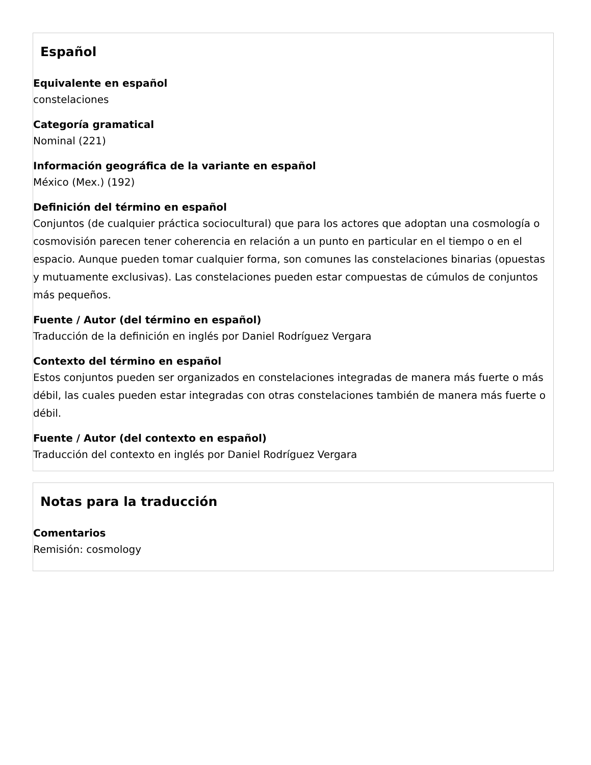Español
Equivalente en español
constelaciones
Categoría gramatical
Nominal (221)
Información geográfica de la variante en español
México (Mex.) (192)
Definición del término en español
Conjuntos (de cualquier práctica sociocultural) que para los actores que adoptan una cosmología o cosmovisión parecen tener coherencia en relación a un punto en particular en el tiempo o en el espacio. Aunque pueden tomar cualquier forma, son comunes las constelaciones binarias (opuestas y mutuamente exclusivas). Las constelaciones pueden estar compuestas de cúmulos de conjuntos más pequeños.
Fuente / Autor (del término en español)
Traducción de la definición en inglés por Daniel Rodríguez Vergara
Contexto del término en español
Estos conjuntos pueden ser organizados en constelaciones integradas de manera más fuerte o más débil, las cuales pueden estar integradas con otras constelaciones también de manera más fuerte o débil.
Fuente / Autor (del contexto en español)
Traducción del contexto en inglés por Daniel Rodríguez Vergara
Notas para la traducción
Comentarios
Remisión: cosmology